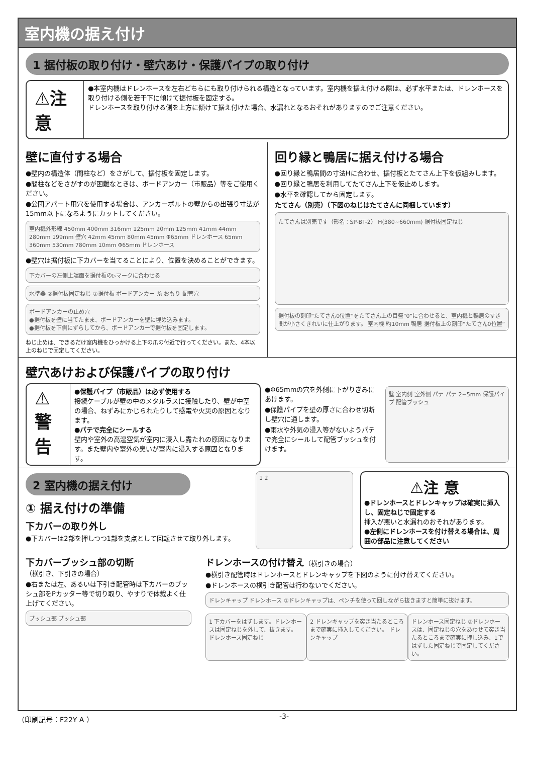室内機の据え付け
1 据付板の取り付け・壁穴あけ・保護パイプの取り付け
⚠注 意
●本室内機はドレンホースを左右どちらにも取り付けられる構造となっています。室内機を据え付ける際は、必ず水平または、ドレンホースを取り付ける側を若干下に傾けて据付板を固定する。
ドレンホースを取り付ける側を上方に傾けて据え付けた場合、水漏れとなるおそれがありますのでご注意ください。
壁に直付する場合
●壁内の構造体（間柱など）をさがして、据付板を固定します。
●間柱などをさがすのが困難なときは、ボードアンカー（市販品）等をご使用ください。
●公団アパート用穴を使用する場合は、アンカーボルトの壁からの出張り寸法が15mm以下になるようにカットしてください。
室内機外形線 450mm 400mm 316mm 125mm 20mm 125mm 41mm 44mm 280mm 199mm 壁穴 42mm 45mm 80mm 45mm Φ65mm ドレンホース 65mm 360mm 530mm 780mm 10mm Φ65mm ドレンホース
●壁穴は据付板に下カバーを当てることにより、位置を決めることができます。
下カバーの左側上端面を据付板の▷マークに合わせる
水準器 ②据付板固定ねじ ①据付板 ボードアンカー 糸 おもり 配管穴
ボードアンカーの止め穴
●据付板を壁に当てたまま、ボードアンカーを壁に埋め込みます。
●据付板を下側にずらしてから、ボードアンカーで据付板を固定します。
ねじ止めは、できるだけ室内機をひっかける上下の爪の付近で行ってください。また、4本以上のねじで固定してください。
回り縁と鴨居に据え付ける場合
●回り縁と鴨居間の寸法Hに合わせ、据付板とたてさん上下を仮組みします。
●回り縁と鴨居を利用してたてさん上下を仮止めします。
●水平を確認してから固定します。
たてさん（別売）（下図のねじはたてさんに同梱しています）
たてさんは別売です（形名：SP-BT-2） H(380~660mm) 据付板固定ねじ
据付板の刻印“たてさん0位置”をたてさん上の目盛“0”に合わせると、室内機と鴨居のすき間が小さくきれいに仕上がります。 室内機 約10mm 鴨居 据付板上の刻印“たてさん0位置”
壁穴あけおよび保護パイプの取り付け
⚠警 告
●保護パイプ（市販品）は必ず使用する
接続ケーブルが壁の中のメタルラスに接触したり、壁が中空の場合、ねずみにかじられたりして感電や火災の原因となります。
●パテで完全にシールする
壁内や室外の高湿空気が室内に浸入し露たれの原因になります。また壁内や室外の臭いが室内に浸入する原因となります。
●Φ65mmの穴を外側に下がりぎみにあけます。
●保護パイプを壁の厚さに合わせ切断し壁穴に通します。
●雨水や外気の浸入等がないようパテで完全にシールして配管ブッシュを付けます。
壁 室内側 室外側 パテ パテ 2~5mm 保護パイプ 配管ブッシュ
2 室内機の据え付け
① 据え付けの準備
下カバーの取り外し
●下カバーは2部を押しつつ1部を支点として回転させて取り外します。
1 2
⚠注 意
●ドレンホースとドレンキャップは確実に挿入し、固定ねじで固定する
挿入が悪いと水漏れのおそれがあります。
●左側にドレンホースを付け替える場合は、周囲の部品に注意してください
下カバーブッシュ部の切断
（横引き、下引きの場合）
●右または左、あるいは下引き配管時は下カバーのブッシュ部をPカッター等で切り取り、やすりで体裁よく仕上げてください。
ブッシュ部 ブッシュ部
ドレンホースの付け替え（横引きの場合）
●横引き配管時はドレンホースとドレンキャップを下図のように付け替えてください。
●ドレンホースの横引き配管は行わないでください。
ドレンキャップ ドレンホース ①ドレンキャップは、ペンチを使って回しながら抜きますと簡単に抜けます。
1 下カバーをはずします。ドレンホースは固定ねじを外して、抜きます。 ドレンホース固定ねじ
2 ドレンキャップを突き当たるところまで確実に挿入してください。 ドレンキャップ
ドレンホース固定ねじ ②ドレンホースは、固定ねじの穴をあわせて突き当たるところまで確実に押し込み、1ではずした固定ねじで固定してください。
（印刷記号：F22Y A ） -3-